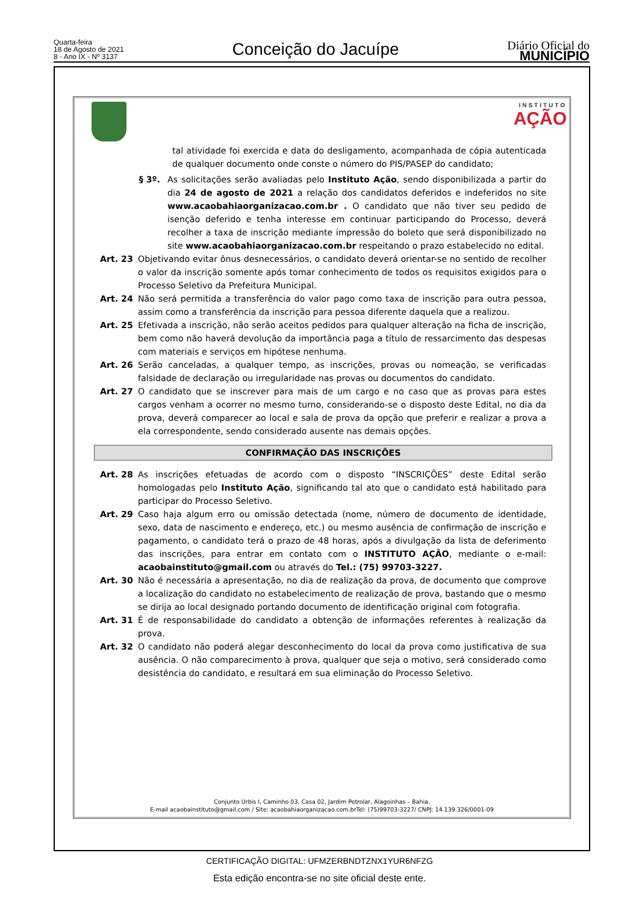Quarta-feira
18 de Agosto de 2021
8 - Ano IX - Nº 3137
Conceição do Jacuípe
Diário Oficial do
MUNICÍPIO
INSTITUTO
AÇÃO
tal atividade foi exercida e data do desligamento, acompanhada de cópia autenticada de qualquer documento onde conste o número do PIS/PASEP do candidato;
§ 3º. As solicitações serão avaliadas pelo Instituto Ação, sendo disponibilizada a partir do dia 24 de agosto de 2021 a relação dos candidatos deferidos e indeferidos no site www.acaobahiaorganizacao.com.br . O candidato que não tiver seu pedido de isenção deferido e tenha interesse em continuar participando do Processo, deverá recolher a taxa de inscrição mediante impressão do boleto que será disponibilizado no site www.acaobahiaorganizacao.com.br respeitando o prazo estabelecido no edital.
Art. 23 Objetivando evitar ônus desnecessários, o candidato deverá orientar-se no sentido de recolher o valor da inscrição somente após tomar conhecimento de todos os requisitos exigidos para o Processo Seletivo da Prefeitura Municipal.
Art. 24 Não será permitida a transferência do valor pago como taxa de inscrição para outra pessoa, assim como a transferência da inscrição para pessoa diferente daquela que a realizou.
Art. 25 Efetivada a inscrição, não serão aceitos pedidos para qualquer alteração na ficha de inscrição, bem como não haverá devolução da importância paga a título de ressarcimento das despesas com materiais e serviços em hipótese nenhuma.
Art. 26 Serão canceladas, a qualquer tempo, as inscrições, provas ou nomeação, se verificadas falsidade de declaração ou irregularidade nas provas ou documentos do candidato.
Art. 27 O candidato que se inscrever para mais de um cargo e no caso que as provas para estes cargos venham a ocorrer no mesmo turno, considerando-se o disposto deste Edital, no dia da prova, deverá comparecer ao local e sala de prova da opção que preferir e realizar a prova a ela correspondente, sendo considerado ausente nas demais opções.
CONFIRMAÇÃO DAS INSCRIÇÕES
Art. 28 As inscrições efetuadas de acordo com o disposto “INSCRIÇÕES” deste Edital serão homologadas pelo Instituto Ação, significando tal ato que o candidato está habilitado para participar do Processo Seletivo.
Art. 29 Caso haja algum erro ou omissão detectada (nome, número de documento de identidade, sexo, data de nascimento e endereço, etc.) ou mesmo ausência de confirmação de inscrição e pagamento, o candidato terá o prazo de 48 horas, após a divulgação da lista de deferimento das inscrições, para entrar em contato com o INSTITUTO AÇÃO, mediante o e-mail: acaobainstituto@gmail.com ou através do Tel.: (75) 99703-3227.
Art. 30 Não é necessária a apresentação, no dia de realização da prova, de documento que comprove a localização do candidato no estabelecimento de realização de prova, bastando que o mesmo se dirija ao local designado portando documento de identificação original com fotografia.
Art. 31 É de responsabilidade do candidato a obtenção de informações referentes à realização da prova.
Art. 32 O candidato não poderá alegar desconhecimento do local da prova como justificativa de sua ausência. O não comparecimento à prova, qualquer que seja o motivo, será considerado como desistência do candidato, e resultará em sua eliminação do Processo Seletivo.
Conjunto Urbis I, Caminho 03, Casa 02, Jardim Petrolar, Alagoinhas – Bahia.
E-mail acaobainstituto@gmail.com / Site: acaobahiaorganizacao.com.brTel: (75)99703-3227/ CNPJ: 14.139.326/0001-09
CERTIFICAÇÃO DIGITAL: UFMZERBNDTZNX1YUR6NFZG
Esta edição encontra-se no site oficial deste ente.